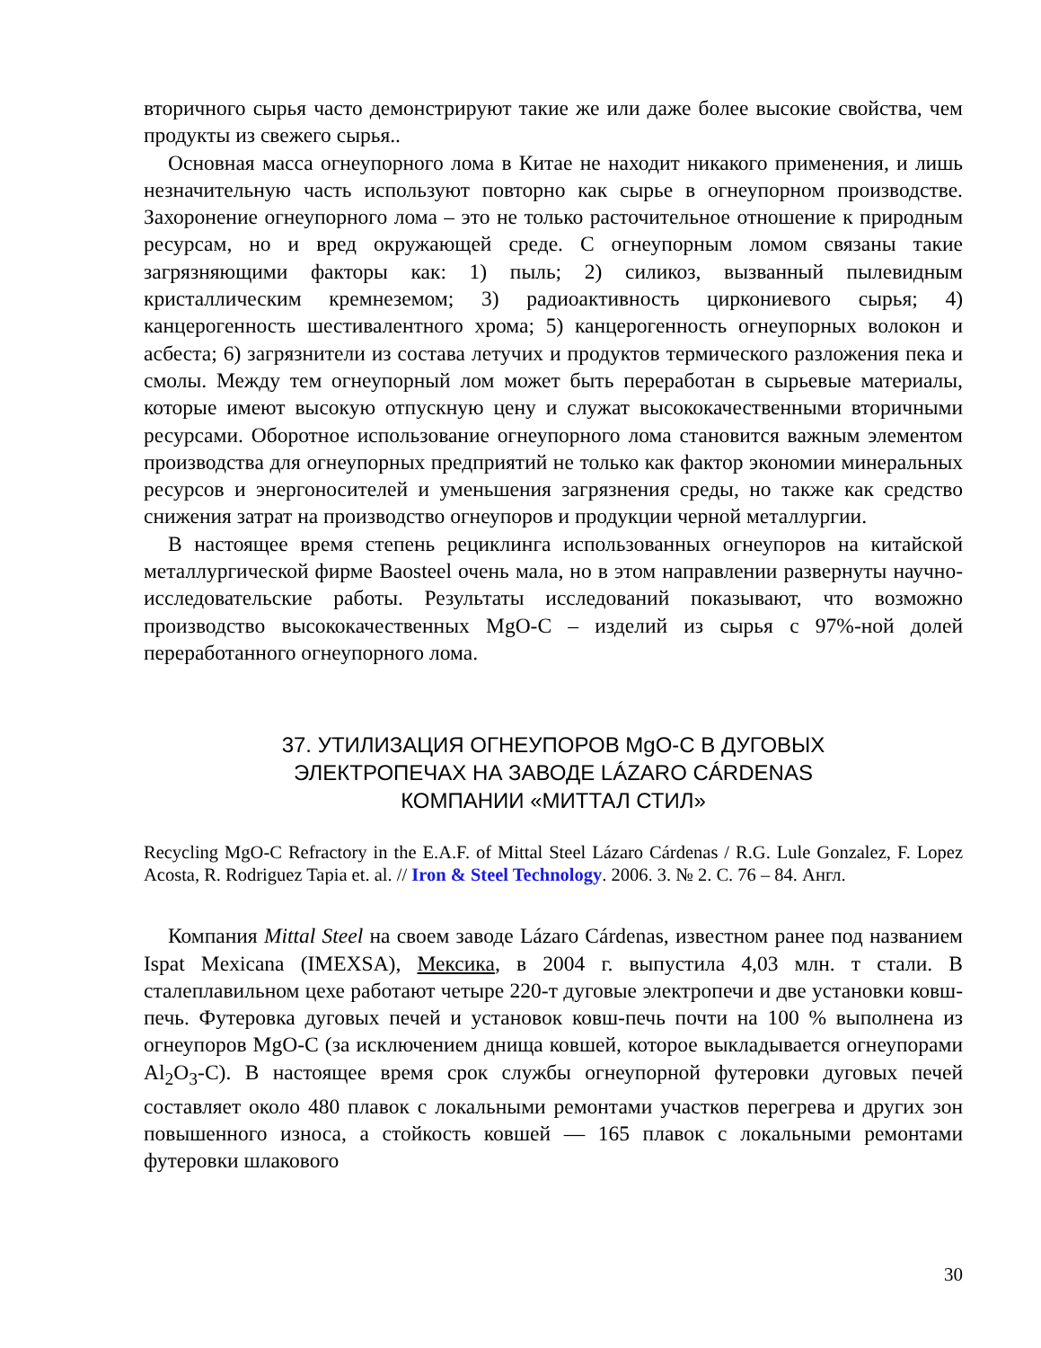вторичного сырья часто демонстрируют такие же или даже более высокие свойства, чем продукты из свежего сырья..
Основная масса огнеупорного лома в Китае не находит никакого применения, и лишь незначительную часть используют повторно как сырье в огнеупорном производстве. Захоронение огнеупорного лома – это не только расточительное отношение к природным ресурсам, но и вред окружающей среде. С огнеупорным ломом связаны такие загрязняющими факторы как: 1) пыль; 2) силикоз, вызванный пылевидным кристаллическим кремнеземом; 3) радиоактивность циркониевого сырья; 4) канцерогенность шестивалентного хрома; 5) канцерогенность огнеупорных волокон и асбеста; 6) загрязнители из состава летучих и продуктов термического разложения пека и смолы. Между тем огнеупорный лом может быть переработан в сырьевые материалы, которые имеют высокую отпускную цену и служат высококачественными вторичными ресурсами. Оборотное использование огнеупорного лома становится важным элементом производства для огнеупорных предприятий не только как фактор экономии минеральных ресурсов и энергоносителей и уменьшения загрязнения среды, но также как средство снижения затрат на производство огнеупоров и продукции черной металлургии.
В настоящее время степень рециклинга использованных огнеупоров на китайской металлургической фирме Baosteel очень мала, но в этом направлении развернуты научно-исследовательские работы. Результаты исследований показывают, что возможно производство высококачественных MgO-C – изделий из сырья с 97%-ной долей переработанного огнеупорного лома.
37. УТИЛИЗАЦИЯ ОГНЕУПОРОВ MgO-C В ДУГОВЫХ
ЭЛЕКТРОПЕЧАХ НА ЗАВОДЕ LÁZARO CÁRDENAS
КОМПАНИИ «МИТТАЛ СТИЛ»
Recycling MgO-C Refractory in the E.A.F. of Mittal Steel Lázaro Cárdenas / R.G. Lule Gonzalez, F. Lopez Acosta, R. Rodriguez Tapia et. al. // Iron & Steel Technology. 2006. 3. № 2. C. 76 – 84. Англ.
Компания Mittal Steel на своем заводе Lázaro Cárdenas, известном ранее под названием Ispat Mexicana (IMEXSA), Мексика, в 2004 г. выпустила 4,03 млн. т стали. В сталеплавильном цехе работают четыре 220-т дуговые электропечи и две установки ковш-печь. Футеровка дуговых печей и установок ковш-печь почти на 100 % выполнена из огнеупоров MgO-C (за исключением днища ковшей, которое выкладывается огнеупорами Al<sub>2</sub>O<sub>3</sub>-C). В настоящее время срок службы огнеупорной футеровки дуговых печей составляет около 480 плавок с локальными ремонтами участков перегрева и других зон повышенного износа, а стойкость ковшей — 165 плавок с локальными ремонтами футеровки шлакового
30